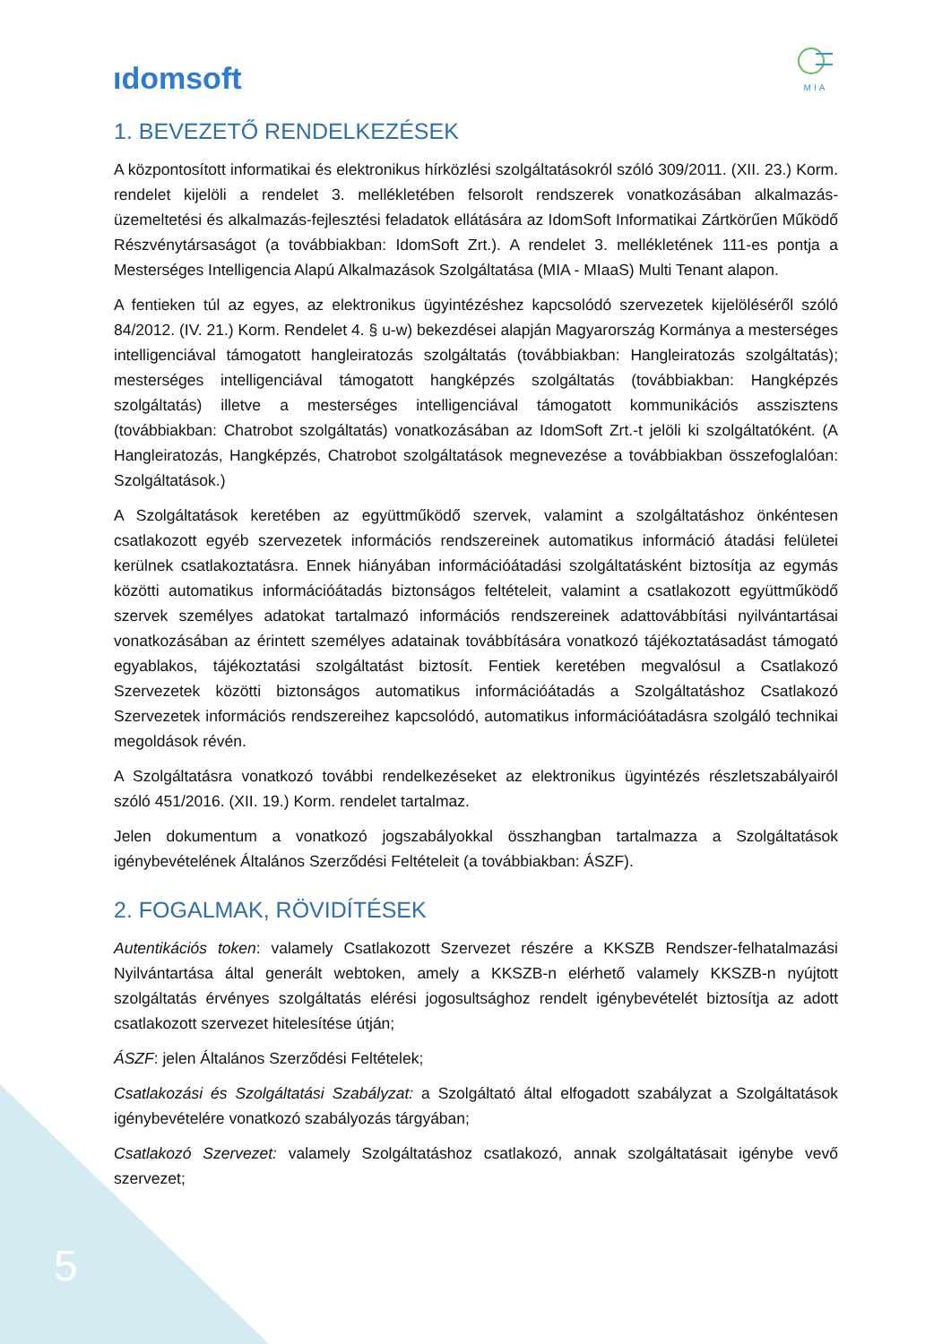ıdomsoft
MIA
1. BEVEZETŐ RENDELKEZÉSEK
A központosított informatikai és elektronikus hírközlési szolgáltatásokról szóló 309/2011. (XII. 23.) Korm. rendelet kijelöli a rendelet 3. mellékletében felsorolt rendszerek vonatkozásában alkalmazás-üzemeltetési és alkalmazás-fejlesztési feladatok ellátására az IdomSoft Informatikai Zártkörűen Működő Részvénytársaságot (a továbbiakban: IdomSoft Zrt.). A rendelet 3. mellékletének 111-es pontja a Mesterséges Intelligencia Alapú Alkalmazások Szolgáltatása (MIA - MIaaS) Multi Tenant alapon.
A fentieken túl az egyes, az elektronikus ügyintézéshez kapcsolódó szervezetek kijelöléséről szóló 84/2012. (IV. 21.) Korm. Rendelet 4. § u-w) bekezdései alapján Magyarország Kormánya a mesterséges intelligenciával támogatott hangleiratozás szolgáltatás (továbbiakban: Hangleiratozás szolgáltatás); mesterséges intelligenciával támogatott hangképzés szolgáltatás (továbbiakban: Hangképzés szolgáltatás) illetve a mesterséges intelligenciával támogatott kommunikációs asszisztens (továbbiakban: Chatrobot szolgáltatás) vonatkozásában az IdomSoft Zrt.-t jelöli ki szolgáltatóként. (A Hangleiratozás, Hangképzés, Chatrobot szolgáltatások megnevezése a továbbiakban összefoglalóan: Szolgáltatások.)
A Szolgáltatások keretében az együttműködő szervek, valamint a szolgáltatáshoz önkéntesen csatlakozott egyéb szervezetek információs rendszereinek automatikus információ átadási felületei kerülnek csatlakoztatásra. Ennek hiányában információátadási szolgáltatásként biztosítja az egymás közötti automatikus információátadás biztonságos feltételeit, valamint a csatlakozott együttműködő szervek személyes adatokat tartalmazó információs rendszereinek adattovábbítási nyilvántartásai vonatkozásában az érintett személyes adatainak továbbítására vonatkozó tájékoztatásadást támogató egyablakos, tájékoztatási szolgáltatást biztosít. Fentiek keretében megvalósul a Csatlakozó Szervezetek közötti biztonságos automatikus információátadás a Szolgáltatáshoz Csatlakozó Szervezetek információs rendszereihez kapcsolódó, automatikus információátadásra szolgáló technikai megoldások révén.
A Szolgáltatásra vonatkozó további rendelkezéseket az elektronikus ügyintézés részletszabályairól szóló 451/2016. (XII. 19.) Korm. rendelet tartalmaz.
Jelen dokumentum a vonatkozó jogszabályokkal összhangban tartalmazza a Szolgáltatások igénybevételének Általános Szerződési Feltételeit (a továbbiakban: ÁSZF).
2. FOGALMAK, RÖVIDÍTÉSEK
Autentikációs token: valamely Csatlakozott Szervezet részére a KKSZB Rendszer-felhatalmazási Nyilvántartása által generált webtoken, amely a KKSZB-n elérhető valamely KKSZB-n nyújtott szolgáltatás érvényes szolgáltatás elérési jogosultsághoz rendelt igénybevételét biztosítja az adott csatlakozott szervezet hitelesítése útján;
ÁSZF: jelen Általános Szerződési Feltételek;
Csatlakozási és Szolgáltatási Szabályzat: a Szolgáltató által elfogadott szabályzat a Szolgáltatások igénybevételére vonatkozó szabályozás tárgyában;
Csatlakozó Szervezet: valamely Szolgáltatáshoz csatlakozó, annak szolgáltatásait igénybe vevő szervezet;
5